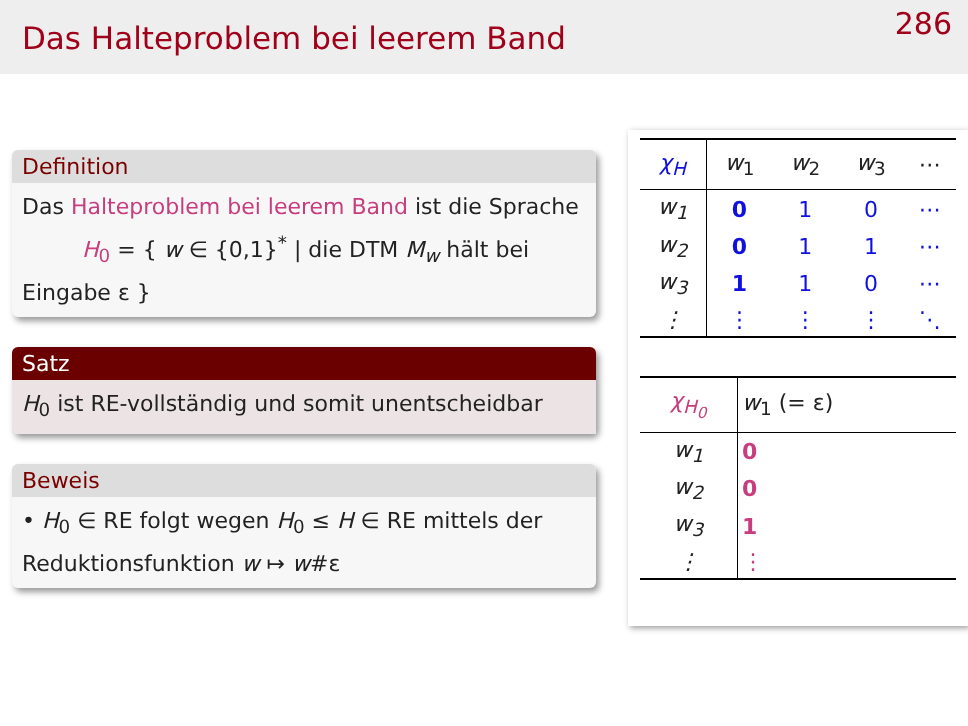Das Halteproblem bei leerem Band
286
Definition
Das Halteproblem bei leerem Band ist die Sprache
H<sub>0</sub> = { w ∈ {0,1}<sup>*</sup> | die DTM M<sub>w</sub> hält bei Eingabe ε }
Satz
H<sub>0</sub> ist RE-vollständig und somit unentscheidbar
Beweis
• H<sub>0</sub> ∈ RE folgt wegen H<sub>0</sub> ≤ H ∈ RE mittels der Reduktionsfunktion w ↦ w#ε
| χ<sub>H</sub> | w<sub>1</sub> | w<sub>2</sub> | w<sub>3</sub> | ⋯ |
| --- | --- | --- | --- | --- |
| w<sub>1</sub> | 0 | 1 | 0 | ⋯ |
| w<sub>2</sub> | 0 | 1 | 1 | ⋯ |
| w<sub>3</sub> | 1 | 1 | 0 | ⋯ |
| ⋮ | ⋮ | ⋮ | ⋮ | ⋱ |
| χ<sub>H<sub>0</sub></sub> | w<sub>1</sub> (= ε) |
| --- | --- |
| w<sub>1</sub> | 0 |
| w<sub>2</sub> | 0 |
| w<sub>3</sub> | 1 |
| ⋮ | ⋮ |